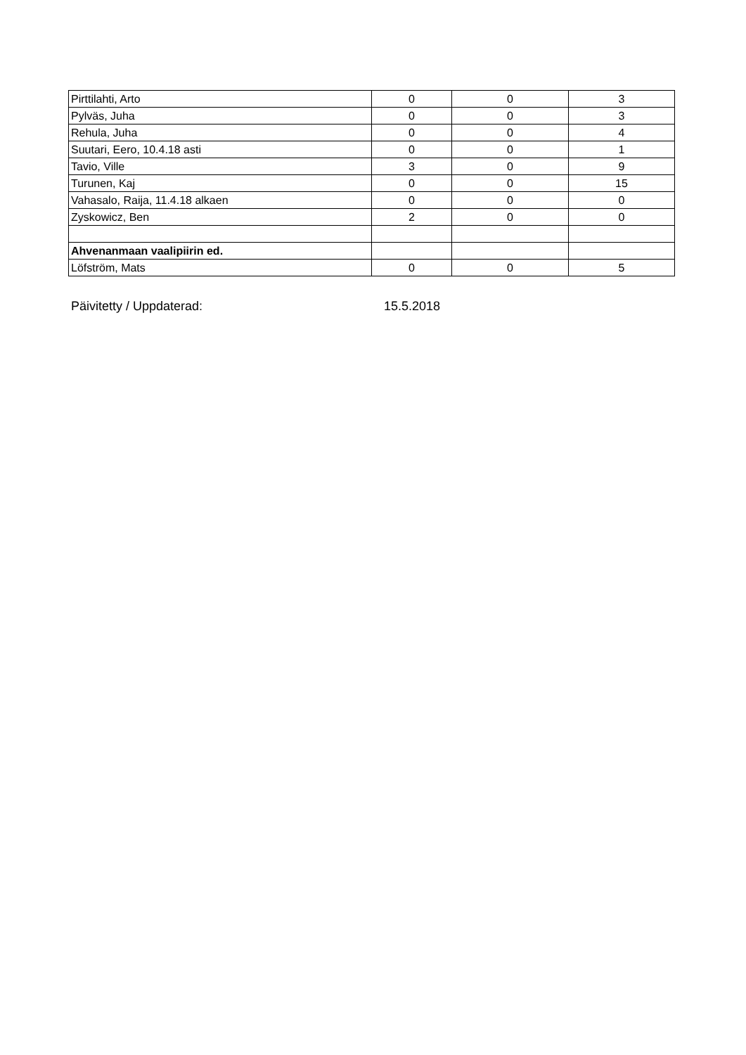| Pirttilahti, Arto | 0 | 0 | 3 |
| Pylväs, Juha | 0 | 0 | 3 |
| Rehula, Juha | 0 | 0 | 4 |
| Suutari, Eero, 10.4.18 asti | 0 | 0 | 1 |
| Tavio, Ville | 3 | 0 | 9 |
| Turunen, Kaj | 0 | 0 | 15 |
| Vahasalo, Raija, 11.4.18 alkaen | 0 | 0 | 0 |
| Zyskowicz, Ben | 2 | 0 | 0 |
| Ahvenanmaan vaalipiirin ed. | | | |
| Löfström, Mats | 0 | 0 | 5 |
Päivitetty / Uppdaterad: 15.5.2018